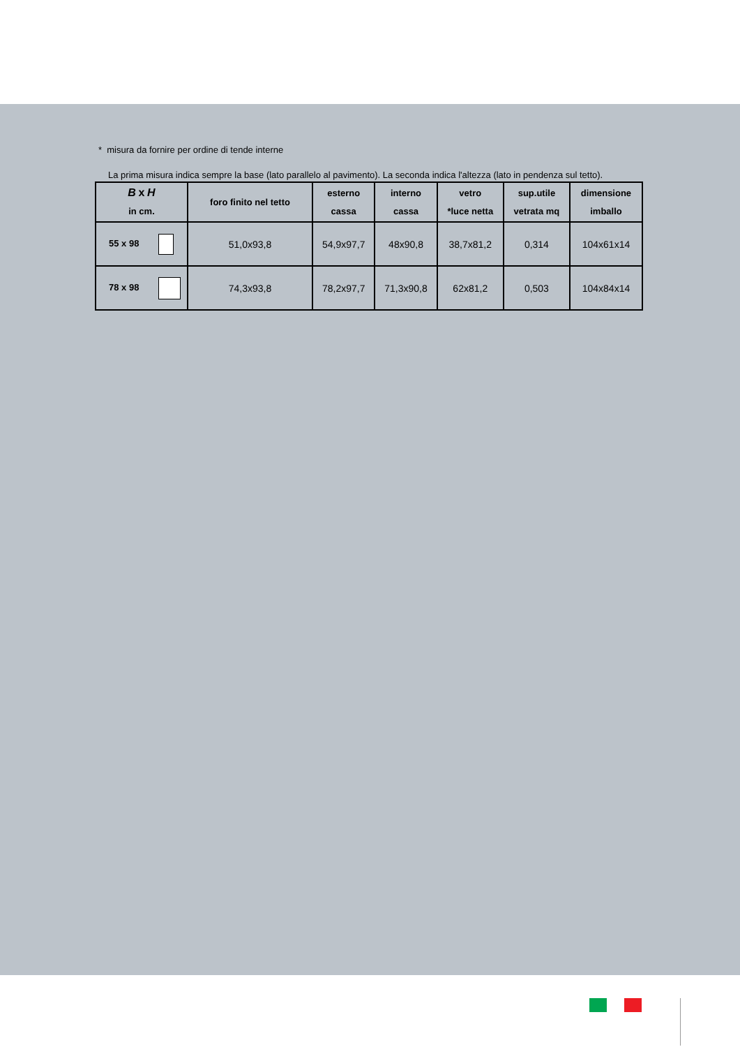* misura da fornire per ordine di tende interne
La prima misura indica sempre la base (lato parallelo al pavimento). La seconda indica l'altezza (lato in pendenza sul tetto).
| B x H in cm. | foro finito nel tetto | esterno cassa | interno cassa | vetro *luce netta | sup.utile vetrata mq | dimensione imballo |
| --- | --- | --- | --- | --- | --- | --- |
| 55 x 98 | 51,0x93,8 | 54,9x97,7 | 48x90,8 | 38,7x81,2 | 0,314 | 104x61x14 |
| 78 x 98 | 74,3x93,8 | 78,2x97,7 | 71,3x90,8 | 62x81,2 | 0,503 | 104x84x14 |